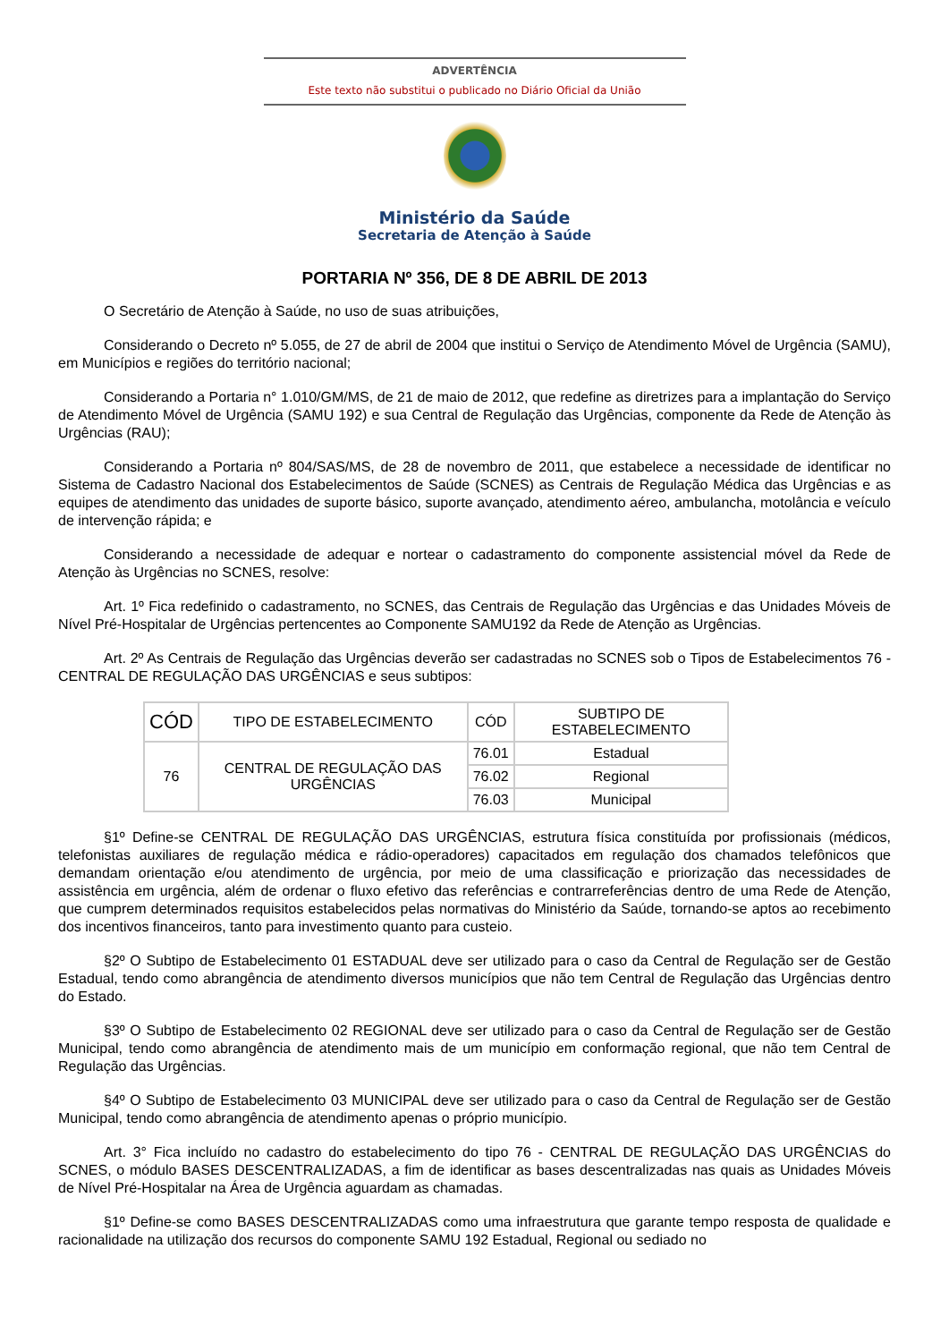ADVERTÊNCIA
Este texto não substitui o publicado no Diário Oficial da União
Ministério da Saúde
Secretaria de Atenção à Saúde
PORTARIA Nº 356, DE 8 DE ABRIL DE 2013
O Secretário de Atenção à Saúde, no uso de suas atribuições,
Considerando o Decreto nº 5.055, de 27 de abril de 2004 que institui o Serviço de Atendimento Móvel de Urgência (SAMU), em Municípios e regiões do território nacional;
Considerando a Portaria n° 1.010/GM/MS, de 21 de maio de 2012, que redefine as diretrizes para a implantação do Serviço de Atendimento Móvel de Urgência (SAMU 192) e sua Central de Regulação das Urgências, componente da Rede de Atenção às Urgências (RAU);
Considerando a Portaria nº 804/SAS/MS, de 28 de novembro de 2011, que estabelece a necessidade de identificar no Sistema de Cadastro Nacional dos Estabelecimentos de Saúde (SCNES) as Centrais de Regulação Médica das Urgências e as equipes de atendimento das unidades de suporte básico, suporte avançado, atendimento aéreo, ambulancha, motolância e veículo de intervenção rápida; e
Considerando a necessidade de adequar e nortear o cadastramento do componente assistencial móvel da Rede de Atenção às Urgências no SCNES, resolve:
Art. 1º Fica redefinido o cadastramento, no SCNES, das Centrais de Regulação das Urgências e das Unidades Móveis de Nível Pré-Hospitalar de Urgências pertencentes ao Componente SAMU192 da Rede de Atenção as Urgências.
Art. 2º As Centrais de Regulação das Urgências deverão ser cadastradas no SCNES sob o Tipos de Estabelecimentos 76 - CENTRAL DE REGULAÇÃO DAS URGÊNCIAS e seus subtipos:
| CÓD | TIPO DE ESTABELECIMENTO | CÓD | SUBTIPO DE ESTABELECIMENTO |
| --- | --- | --- | --- |
| 76 | CENTRAL DE REGULAÇÃO DAS URGÊNCIAS | 76.01 | Estadual |
| | | 76.02 | Regional |
| | | 76.03 | Municipal |
§1º Define-se CENTRAL DE REGULAÇÃO DAS URGÊNCIAS, estrutura física constituída por profissionais (médicos, telefonistas auxiliares de regulação médica e rádio-operadores) capacitados em regulação dos chamados telefônicos que demandam orientação e/ou atendimento de urgência, por meio de uma classificação e priorização das necessidades de assistência em urgência, além de ordenar o fluxo efetivo das referências e contrarreferências dentro de uma Rede de Atenção, que cumprem determinados requisitos estabelecidos pelas normativas do Ministério da Saúde, tornando-se aptos ao recebimento dos incentivos financeiros, tanto para investimento quanto para custeio.
§2º O Subtipo de Estabelecimento 01 ESTADUAL deve ser utilizado para o caso da Central de Regulação ser de Gestão Estadual, tendo como abrangência de atendimento diversos municípios que não tem Central de Regulação das Urgências dentro do Estado.
§3º O Subtipo de Estabelecimento 02 REGIONAL deve ser utilizado para o caso da Central de Regulação ser de Gestão Municipal, tendo como abrangência de atendimento mais de um município em conformação regional, que não tem Central de Regulação das Urgências.
§4º O Subtipo de Estabelecimento 03 MUNICIPAL deve ser utilizado para o caso da Central de Regulação ser de Gestão Municipal, tendo como abrangência de atendimento apenas o próprio município.
Art. 3° Fica incluído no cadastro do estabelecimento do tipo 76 - CENTRAL DE REGULAÇÃO DAS URGÊNCIAS do SCNES, o módulo BASES DESCENTRALIZADAS, a fim de identificar as bases descentralizadas nas quais as Unidades Móveis de Nível Pré-Hospitalar na Área de Urgência aguardam as chamadas.
§1º Define-se como BASES DESCENTRALIZADAS como uma infraestrutura que garante tempo resposta de qualidade e racionalidade na utilização dos recursos do componente SAMU 192 Estadual, Regional ou sediado no